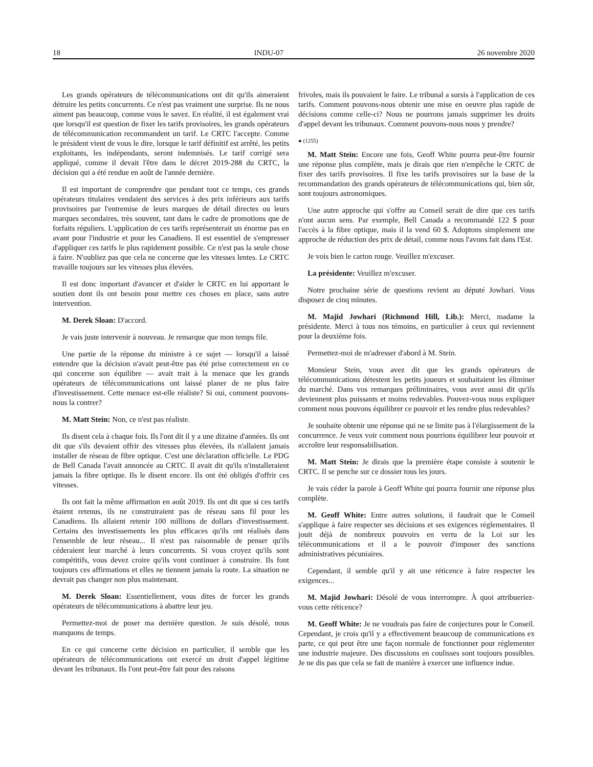18 INDU-07 26 novembre 2020
Les grands opérateurs de télécommunications ont dit qu'ils aimeraient détruire les petits concurrents. Ce n'est pas vraiment une surprise. Ils ne nous aiment pas beaucoup, comme vous le savez. En réalité, il est également vrai que lorsqu'il est question de fixer les tarifs provisoires, les grands opérateurs de télécommunication recommandent un tarif. Le CRTC l'accepte. Comme le président vient de vous le dire, lorsque le tarif définitif est arrêté, les petits exploitants, les indépendants, seront indemnisés. Le tarif corrigé sera appliqué, comme il devait l'être dans le décret 2019-288 du CRTC, la décision qui a été rendue en août de l'année dernière.
Il est important de comprendre que pendant tout ce temps, ces grands opérateurs titulaires vendaient des services à des prix inférieurs aux tarifs provisoires par l'entremise de leurs marques de détail directes ou leurs marques secondaires, très souvent, tant dans le cadre de promotions que de forfaits réguliers. L'application de ces tarifs représenterait un énorme pas en avant pour l'industrie et pour les Canadiens. Il est essentiel de s'empresser d'appliquer ces tarifs le plus rapidement possible. Ce n'est pas la seule chose à faire. N'oubliez pas que cela ne concerne que les vitesses lentes. Le CRTC travaille toujours sur les vitesses plus élevées.
Il est donc important d'avancer et d'aider le CRTC en lui apportant le soutien dont ils ont besoin pour mettre ces choses en place, sans autre intervention.
M. Derek Sloan: D'accord.
Je vais juste intervenir à nouveau. Je remarque que mon temps file.
Une partie de la réponse du ministre à ce sujet — lorsqu'il a laissé entendre que la décision n'avait peut-être pas été prise correctement en ce qui concerne son équilibre — avait trait à la menace que les grands opérateurs de télécommunications ont laissé planer de ne plus faire d'investissement. Cette menace est-elle réaliste? Si oui, comment pouvons-nous la contrer?
M. Matt Stein: Non, ce n'est pas réaliste.
Ils disent cela à chaque fois. Ils l'ont dit il y a une dizaine d'années. Ils ont dit que s'ils devaient offrir des vitesses plus élevées, ils n'allaient jamais installer de réseau de fibre optique. C'est une déclaration officielle. Le PDG de Bell Canada l'avait annoncée au CRTC. Il avait dit qu'ils n'installeraient jamais la fibre optique. Ils le disent encore. Ils ont été obligés d'offrir ces vitesses.
Ils ont fait la même affirmation en août 2019. Ils ont dit que si ces tarifs étaient retenus, ils ne construiraient pas de réseau sans fil pour les Canadiens. Ils allaient retenir 100 millions de dollars d'investissement. Certains des investissements les plus efficaces qu'ils ont réalisés dans l'ensemble de leur réseau... Il n'est pas raisonnable de penser qu'ils céderaient leur marché à leurs concurrents. Si vous croyez qu'ils sont compétitifs, vous devez croire qu'ils vont continuer à construire. Ils font toujours ces affirmations et elles ne tiennent jamais la route. La situation ne devrait pas changer non plus maintenant.
M. Derek Sloan: Essentiellement, vous dites de forcer les grands opérateurs de télécommunications à abattre leur jeu.
Permettez-moi de poser ma dernière question. Je suis désolé, nous manquons de temps.
En ce qui concerne cette décision en particulier, il semble que les opérateurs de télécommunications ont exercé un droit d'appel légitime devant les tribunaux. Ils l'ont peut-être fait pour des raisons
frivoles, mais ils pouvaient le faire. Le tribunal a sursis à l'application de ces tarifs. Comment pouvons-nous obtenir une mise en oeuvre plus rapide de décisions comme celle-ci? Nous ne pourrons jamais supprimer les droits d'appel devant les tribunaux. Comment pouvons-nous nous y prendre?
● (1255)
M. Matt Stein: Encore une fois, Geoff White pourra peut-être fournir une réponse plus complète, mais je dirais que rien n'empêche le CRTC de fixer des tarifs provisoires. Il fixe les tarifs provisoires sur la base de la recommandation des grands opérateurs de télécommunications qui, bien sûr, sont toujours astronomiques.
Une autre approche qui s'offre au Conseil serait de dire que ces tarifs n'ont aucun sens. Par exemple, Bell Canada a recommandé 122 $ pour l'accès à la fibre optique, mais il la vend 60 $. Adoptons simplement une approche de réduction des prix de détail, comme nous l'avons fait dans l'Est.
Je vois bien le carton rouge. Veuillez m'excuser.
La présidente: Veuillez m'excuser.
Notre prochaine série de questions revient au député Jowhari. Vous disposez de cinq minutes.
M. Majid Jowhari (Richmond Hill, Lib.): Merci, madame la présidente. Merci à tous nos témoins, en particulier à ceux qui reviennent pour la deuxième fois.
Permettez-moi de m'adresser d'abord à M. Stein.
Monsieur Stein, vous avez dit que les grands opérateurs de télécommunications détestent les petits joueurs et souhaitaient les éliminer du marché. Dans vos remarques préliminaires, vous avez aussi dit qu'ils deviennent plus puissants et moins redevables. Pouvez-vous nous expliquer comment nous pouvons équilibrer ce pouvoir et les rendre plus redevables?
Je souhaite obtenir une réponse qui ne se limite pas à l'élargissement de la concurrence. Je veux voir comment nous pourrions équilibrer leur pouvoir et accroître leur responsabilisation.
M. Matt Stein: Je dirais que la première étape consiste à soutenir le CRTC. Il se penche sur ce dossier tous les jours.
Je vais céder la parole à Geoff White qui pourra fournir une réponse plus complète.
M. Geoff White: Entre autres solutions, il faudrait que le Conseil s'applique à faire respecter ses décisions et ses exigences réglementaires. Il jouit déjà de nombreux pouvoirs en vertu de la Loi sur les télécommunications et il a le pouvoir d'imposer des sanctions administratives pécuniaires.
Cependant, il semble qu'il y ait une réticence à faire respecter les exigences...
M. Majid Jowhari: Désolé de vous interrompre. À quoi attribueriez-vous cette réticence?
M. Geoff White: Je ne voudrais pas faire de conjectures pour le Conseil. Cependant, je crois qu'il y a effectivement beaucoup de communications ex parte, ce qui peut être une façon normale de fonctionner pour réglementer une industrie majeure. Des discussions en coulisses sont toujours possibles. Je ne dis pas que cela se fait de manière à exercer une influence indue.